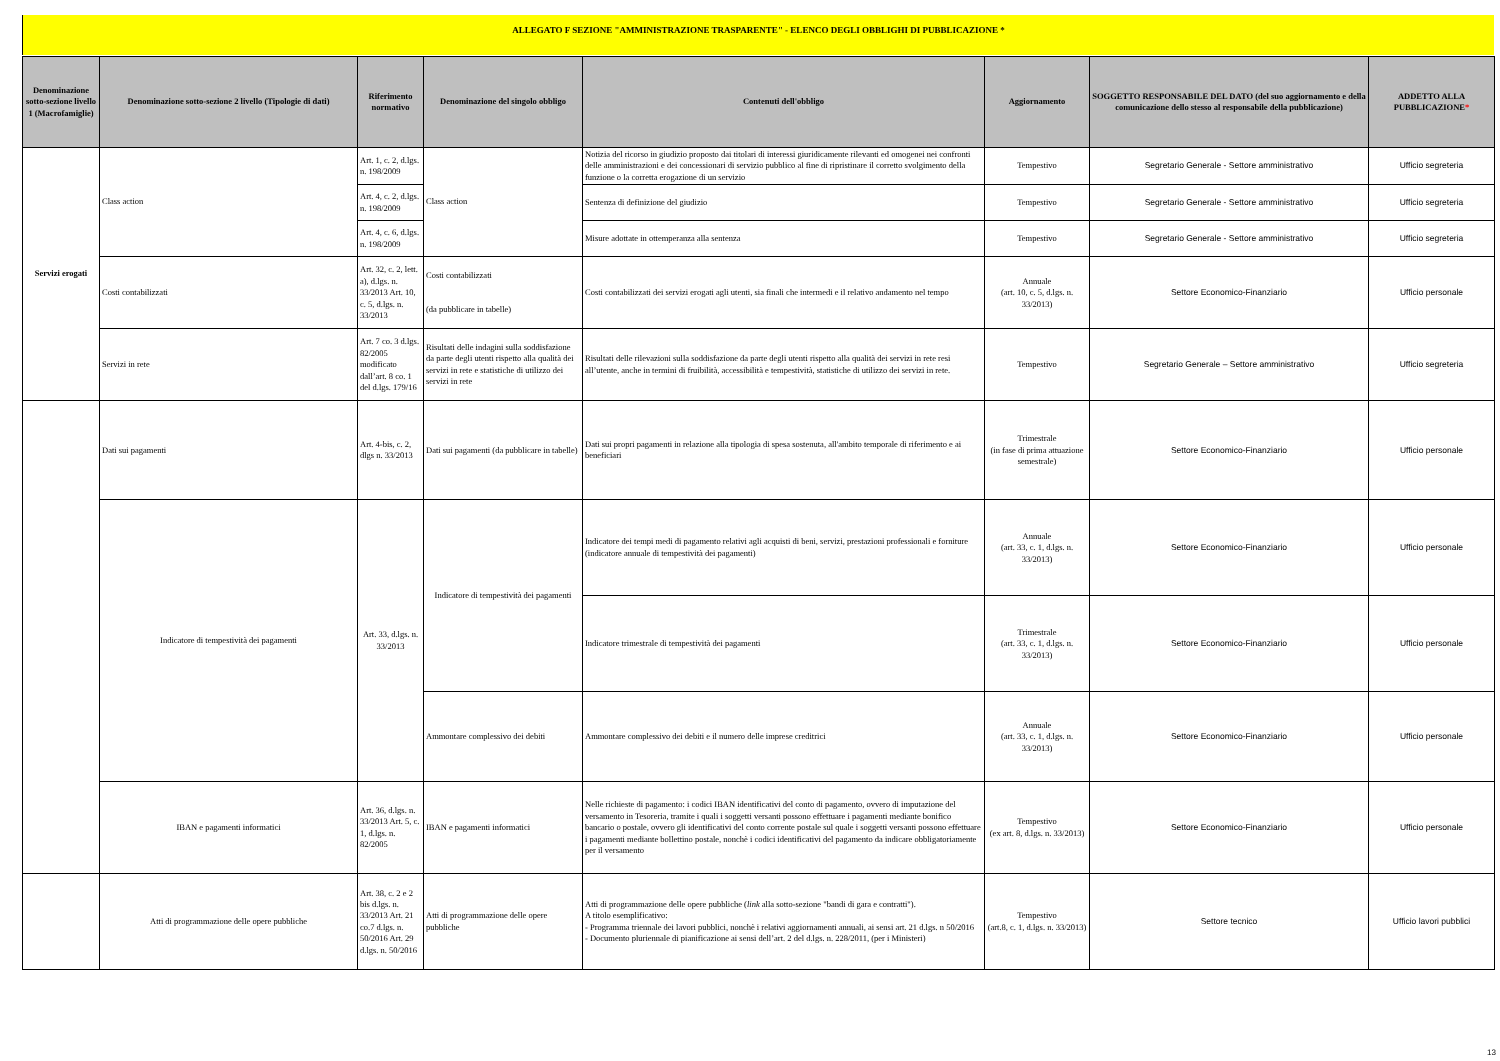ALLEGATO F SEZIONE "AMMINISTRAZIONE TRASPARENTE" - ELENCO DEGLI OBBLIGHI DI PUBBLICAZIONE *
| Denominazione sotto-sezione livello 1 (Macrofamiglie) | Denominazione sotto-sezione 2 livello (Tipologie di dati) | Riferimento normativo | Denominazione del singolo obbligo | Contenuti dell'obbligo | Aggiornamento | SOGGETTO RESPONSABILE DEL DATO (del suo aggiornamento e della comunicazione dello stesso al responsabile della pubblicazione) | ADDETTO ALLA PUBBLICAZIONE * |
| --- | --- | --- | --- | --- | --- | --- | --- |
| Servizi erogati | Class action | Art. 1, c. 2, d.lgs. n. 198/2009 | Class action | Notizia del ricorso in giudizio proposto dai titolari di interessi giuridicamente rilevanti ed omogenei nei confronti delle amministrazioni e dei concessionari di servizio pubblico al fine di ripristinare il corretto svolgimento della funzione o la corretta erogazione di un servizio | Tempestivo | Segretario Generale - Settore amministrativo | Ufficio segreteria |
| | | Art. 4, c. 2, d.lgs. n. 198/2009 | | Sentenza di definizione del giudizio | Tempestivo | Segretario Generale - Settore amministrativo | Ufficio segreteria |
| | | Art. 4, c. 6, d.lgs. n. 198/2009 | | Misure adottate in ottemperanza alla sentenza | Tempestivo | Segretario Generale - Settore amministrativo | Ufficio segreteria |
| | Costi contabilizzati | Art. 32, c. 2, lett. a), d.lgs. n. 33/2013 Art. 10, c. 5, d.lgs. n. 33/2013 | Costi contabilizzati (da pubblicare in tabelle) | Costi contabilizzati dei servizi erogati agli utenti, sia finali che intermedi e il relativo andamento nel tempo | Annuale (art. 10, c. 5, d.lgs. n. 33/2013) | Settore Economico-Finanziario | Ufficio personale |
| | Servizi in rete | Art. 7 co. 3 d.lgs. 82/2005 modificato dall’art. 8 co. 1 del d.lgs. 179/16 | Risultati delle indagini sulla soddisfazione da parte degli utenti rispetto alla qualità dei servizi in rete e statistiche di utilizzo dei servizi in rete | Risultati delle rilevazioni sulla soddisfazione da parte degli utenti rispetto alla qualità dei servizi in rete resi all’utente, anche in termini di fruibilità, accessibilità e tempestività, statistiche di utilizzo dei servizi in rete. | Tempestivo | Segretario Generale – Settore amministrativo | Ufficio segreteria |
| | Dati sui pagamenti | Art. 4-bis, c. 2, dlgs n. 33/2013 | Dati sui pagamenti (da pubblicare in tabelle) | Dati sui propri pagamenti in relazione alla tipologia di spesa sostenuta, all'ambito temporale di riferimento e ai beneficiari | Trimestrale (in fase di prima attuazione semestrale) | Settore Economico-Finanziario | Ufficio personale |
| | Indicatore di tempestività dei pagamenti | Art. 33, d.lgs. n. 33/2013 | Indicatore di tempestività dei pagamenti | Indicatore dei tempi medi di pagamento relativi agli acquisti di beni, servizi, prestazioni professionali e forniture (indicatore annuale di tempestività dei pagamenti) | Annuale (art. 33, c. 1, d.lgs. n. 33/2013) | Settore Economico-Finanziario | Ufficio personale |
| | | | | Indicatore trimestrale di tempestività dei pagamenti | Trimestrale (art. 33, c. 1, d.lgs. n. 33/2013) | Settore Economico-Finanziario | Ufficio personale |
| | | | Ammontare complessivo dei debiti | Ammontare complessivo dei debiti e il numero delle imprese creditrici | Annuale (art. 33, c. 1, d.lgs. n. 33/2013) | Settore Economico-Finanziario | Ufficio personale |
| | IBAN e pagamenti informatici | Art. 36, d.lgs. n. 33/2013 Art. 5, c. 1, d.lgs. n. 82/2005 | IBAN e pagamenti informatici | Nelle richieste di pagamento: i codici IBAN identificativi del conto di pagamento, ovvero di imputazione del versamento in Tesoreria, tramite i quali i soggetti versanti possono effettuare i pagamenti mediante bonifico bancario o postale, ovvero gli identificativi del conto corrente postale sul quale i soggetti versanti possono effettuare i pagamenti mediante bollettino postale, nonchè i codici identificativi del pagamento da indicare obbligatoriamente per il versamento | Tempestivo (ex art. 8, d.lgs. n. 33/2013) | Settore Economico-Finanziario | Ufficio personale |
| | Atti di programmazione delle opere pubbliche | Art. 38, c. 2 e 2 bis d.lgs. n. 33/2013 Art. 21 co.7 d.lgs. n. 50/2016 Art. 29 d.lgs. n. 50/2016 | Atti di programmazione delle opere pubbliche | Atti di programmazione delle opere pubbliche ( link alla sotto-sezione "bandi di gara e contratti"). A titolo esemplificativo: - Programma triennale dei lavori pubblici, nonchè i relativi aggiornamenti annuali, ai sensi art. 21 d.lgs. n 50/2016 - Documento pluriennale di pianificazione ai sensi dell’art. 2 del d.lgs. n. 228/2011, (per i Ministeri) | Tempestivo (art.8, c. 1, d.lgs. n. 33/2013) | Settore tecnico | Ufficio lavori pubblici |
13